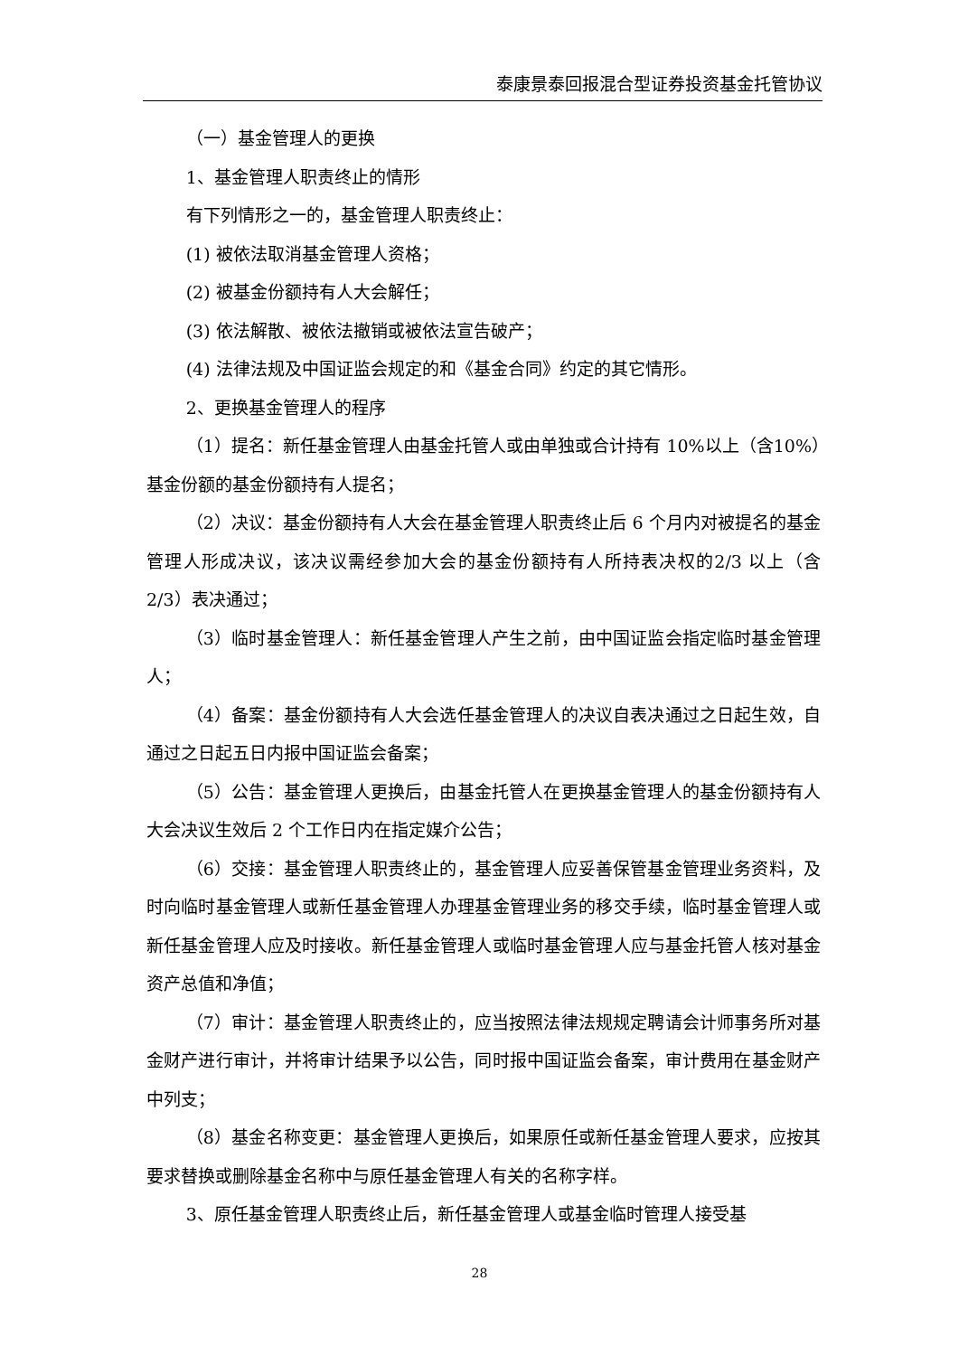泰康景泰回报混合型证券投资基金托管协议
（一）基金管理人的更换
1、基金管理人职责终止的情形
有下列情形之一的，基金管理人职责终止：
(1) 被依法取消基金管理人资格；
(2) 被基金份额持有人大会解任；
(3) 依法解散、被依法撤销或被依法宣告破产；
(4) 法律法规及中国证监会规定的和《基金合同》约定的其它情形。
2、更换基金管理人的程序
（1）提名：新任基金管理人由基金托管人或由单独或合计持有 10%以上（含10%）基金份额的基金份额持有人提名；
（2）决议：基金份额持有人大会在基金管理人职责终止后 6 个月内对被提名的基金管理人形成决议，该决议需经参加大会的基金份额持有人所持表决权的2/3 以上（含 2/3）表决通过；
（3）临时基金管理人：新任基金管理人产生之前，由中国证监会指定临时基金管理人；
（4）备案：基金份额持有人大会选任基金管理人的决议自表决通过之日起生效，自通过之日起五日内报中国证监会备案；
（5）公告：基金管理人更换后，由基金托管人在更换基金管理人的基金份额持有人大会决议生效后 2 个工作日内在指定媒介公告；
（6）交接：基金管理人职责终止的，基金管理人应妥善保管基金管理业务资料，及时向临时基金管理人或新任基金管理人办理基金管理业务的移交手续，临时基金管理人或新任基金管理人应及时接收。新任基金管理人或临时基金管理人应与基金托管人核对基金资产总值和净值；
（7）审计：基金管理人职责终止的，应当按照法律法规规定聘请会计师事务所对基金财产进行审计，并将审计结果予以公告，同时报中国证监会备案，审计费用在基金财产中列支；
（8）基金名称变更：基金管理人更换后，如果原任或新任基金管理人要求，应按其要求替换或删除基金名称中与原任基金管理人有关的名称字样。
3、原任基金管理人职责终止后，新任基金管理人或基金临时管理人接受基
28